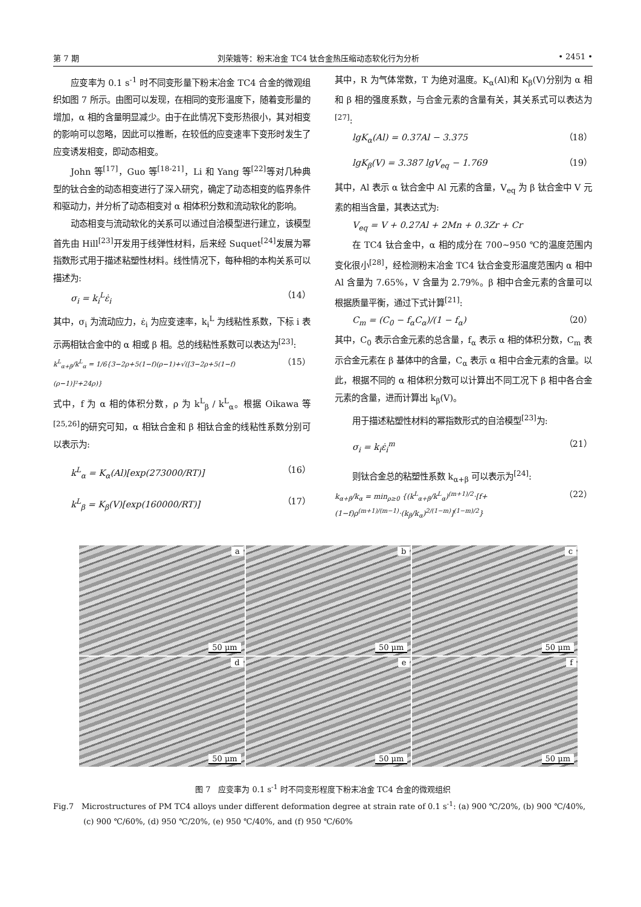第 7 期 刘荣娥等：粉末冶金 TC4 钛合金热压缩动态软化行为分析 • 2451 •
应变率为 0.1 s<sup>-1</sup> 时不同变形量下粉末冶金 TC4 合金的微观组织如图 7 所示。由图可以发现，在相同的变形温度下，随着变形量的增加，α 相的含量明显减少。由于在此情况下变形热很小，其对相变的影响可以忽略，因此可以推断，在较低的应变速率下变形时发生了应变诱发相变，即动态相变。
John 等<sup>[17]</sup>，Guo 等<sup>[18-21]</sup>，Li 和 Yang 等<sup>[22]</sup>等对几种典型的钛合金的动态相变进行了深入研究，确定了动态相变的临界条件和驱动力，并分析了动态相变对 α 相体积分数和流动软化的影响。
动态相变与流动软化的关系可以通过自洽模型进行建立，该模型首先由 Hill<sup>[23]</sup>开发用于线弹性材料，后来经 Suquet<sup>[24]</sup>发展为幂指数形式用于描述粘塑性材料。线性情况下，每种相的本构关系可以描述为:
σ<sub>i</sub> = k<sub>i</sub><sup>L</sup>ε̇<sub>i</sub> （14）
其中，σ<sub>i</sub> 为流动应力，ε̇<sub>i</sub> 为应变速率，k<sub>i</sub><sup>L</sup> 为线粘性系数，下标 i 表示两相钛合金中的 α 相或 β 相。总的线粘性系数可以表达为<sup>[23]</sup>:
k<sup>L</sup><sub>α+β</sub>/k<sup>L</sup><sub>α</sub> = 1/6{3−2ρ+5(1−f)(ρ−1)+√([3−2ρ+5(1−f)(ρ−1)]²+24ρ)} （15）
式中，f 为 α 相的体积分数，ρ 为 k<sup>L</sup><sub>β</sub> / k<sup>L</sup><sub>α</sub>。根据 Oikawa 等<sup>[25,26]</sup>的研究可知，α 相钛合金和 β 相钛合金的线粘性系数分别可以表示为:
k<sup>L</sup><sub>α</sub> = K<sub>α</sub>(Al)[exp(273000/RT)] （16）
k<sup>L</sup><sub>β</sub> = K<sub>β</sub>(V)[exp(160000/RT)] （17）
其中，R 为气体常数，T 为绝对温度。K<sub>α</sub>(Al)和 K<sub>β</sub>(V)分别为 α 相和 β 相的强度系数，与合金元素的含量有关，其关系式可以表达为<sup>[27]</sup>:
lgK<sub>α</sub>(Al) = 0.37Al − 3.375 （18）
lgK<sub>β</sub>(V) = 3.387 lgV<sub>eq</sub> − 1.769 （19）
其中，Al 表示 α 钛合金中 Al 元素的含量，V<sub>eq</sub> 为 β 钛合金中 V 元素的相当含量，其表达式为:
V<sub>eq</sub> = V + 0.27Al + 2Mn + 0.3Zr + Cr
在 TC4 钛合金中，α 相的成分在 700~950 ℃的温度范围内变化很小<sup>[28]</sup>，经检测粉末冶金 TC4 钛合金变形温度范围内 α 相中 Al 含量为 7.65%，V 含量为 2.79%。β 相中合金元素的含量可以根据质量平衡，通过下式计算<sup>[21]</sup>:
C<sub>m</sub> = (C<sub>0</sub> − f<sub>α</sub>C<sub>α</sub>)/(1 − f<sub>α</sub>) （20）
其中，C<sub>0</sub> 表示合金元素的总含量，f<sub>α</sub> 表示 α 相的体积分数，C<sub>m</sub> 表示合金元素在 β 基体中的含量，C<sub>α</sub> 表示 α 相中合金元素的含量。以此，根据不同的 α 相体积分数可以计算出不同工况下 β 相中各合金元素的含量，进而计算出 k<sub>β</sub>(V)。
用于描述粘塑性材料的幂指数形式的自洽模型<sup>[23]</sup>为:
σ<sub>i</sub> = k<sub>i</sub>ε̇<sub>i</sub><sup>m</sup> （21）
则钛合金总的粘塑性系数 k<sub>α+β</sub> 可以表示为<sup>[24]</sup>:
k<sub>α+β</sub>/k<sub>α</sub> = min<sub>ρ≥0</sub> {(k<sup>L</sup><sub>α+β</sub>/k<sup>L</sup><sub>α</sub>)<sup>(m+1)/2</sup>·[f+(1−f)ρ<sup>(m+1)/(m−1)</sup>·(k<sub>β</sub>/k<sub>α</sub>)<sup>2/(1−m)</sup>]<sup>(1−m)/2</sup>} （22）
a
50 μm
b
50 μm
c
50 μm
d
50 μm
e
50 μm
f
50 μm
图 7　应变率为 0.1 s<sup>-1</sup> 时不同变形程度下粉末冶金 TC4 合金的微观组织
Fig.7　Microstructures of PM TC4 alloys under different deformation degree at strain rate of 0.1 s<sup>-1</sup>: (a) 900 ℃/20%, (b) 900 ℃/40%,
(c) 900 ℃/60%, (d) 950 ℃/20%, (e) 950 ℃/40%, and (f) 950 ℃/60%